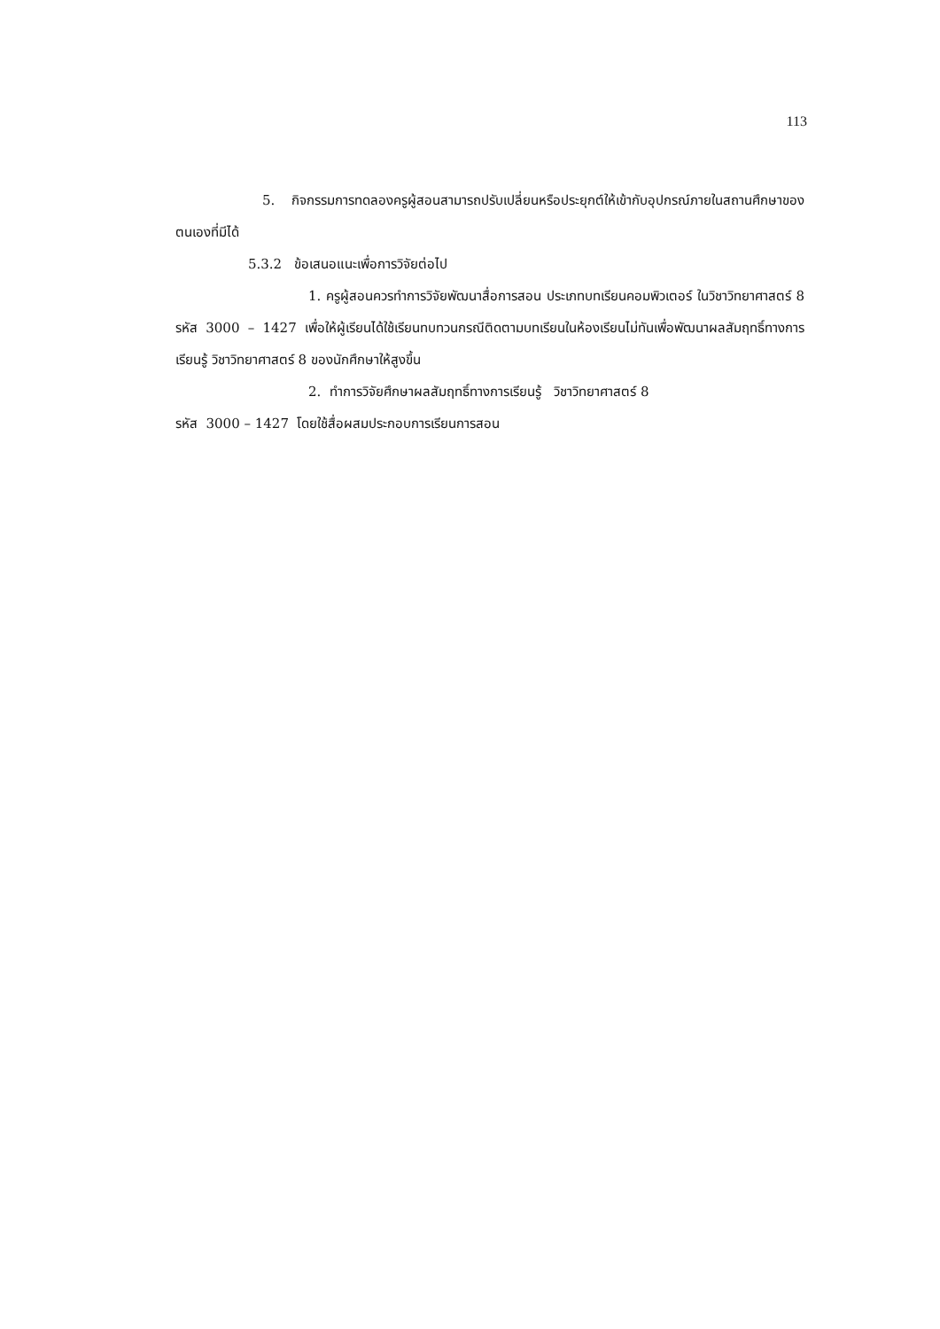113
5. กิจกรรมการทดลองครูผู้สอนสามารถปรับเปลี่ยนหรือประยุกต์ให้เข้ากับอุปกรณ์ภายในสถานศึกษาของตนเองที่มีได้
5.3.2 ข้อเสนอแนะเพื่อการวิจัยต่อไป
1. ครูผู้สอนควรทำการวิจัยพัฒนาสื่อการสอน ประเภทบทเรียนคอมพิวเตอร์ ในวิชาวิทยาศาสตร์ 8 รหัส 3000 – 1427 เพื่อให้ผู้เรียนได้ใช้เรียนทบทวนกรณีติดตามบทเรียนในห้องเรียนไม่ทันเพื่อพัฒนาผลสัมฤทธิ์ทางการเรียนรู้ วิชาวิทยาศาสตร์ 8 ของนักศึกษาให้สูงขึ้น
2. ทำการวิจัยศึกษาผลสัมฤทธิ์ทางการเรียนรู้ วิชาวิทยาศาสตร์ 8
รหัส 3000 – 1427 โดยใช้สื่อผสมประกอบการเรียนการสอน